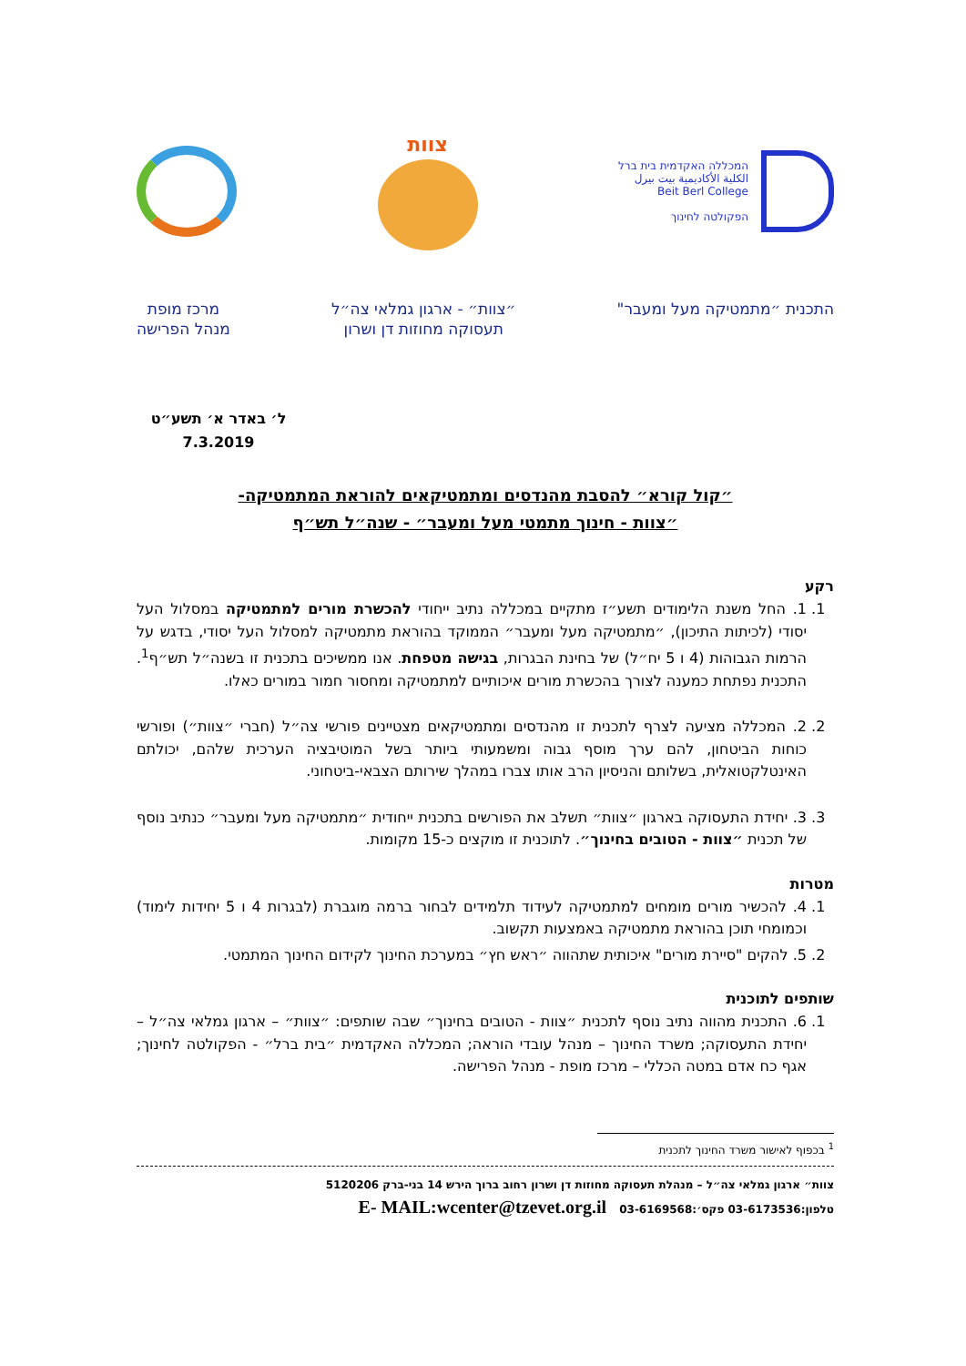המכללה האקדמית בית ברל
الكلية الأكاديمية بيت بيرل
Beit Berl College
הפקולטה לחינוך
צוות
התכנית ״מתמטיקה מעל ומעבר" ״צוות״ - ארגון גמלאי צה״ל
תעסוקה מחוזות דן ושרון
מרכז מופת
מנהל הפרישה
ל׳ באדר א׳ תשע״ט
7.3.2019
״קול קורא״ להסבת מהנדסים ומתמטיקאים להוראת המתמטיקה-
״צוות - חינוך מתמטי מעל ומעבר״ - שנה״ל תש״ף
רקע
1. 1. החל משנת הלימודים תשע״ז מתקיים במכללה נתיב ייחודי להכשרת מורים למתמטיקה במסלול העל יסודי (לכיתות התיכון), ״מתמטיקה מעל ומעבר״ הממוקד בהוראת מתמטיקה למסלול העל יסודי, בדגש על הרמות הגבוהות (4 ו 5 יח״ל) של בחינת הבגרות, בגישה מטפחת. אנו ממשיכים בתכנית זו בשנה״ל תש״ף<sup>1</sup>. התכנית נפתחת כמענה לצורך בהכשרת מורים איכותיים למתמטיקה ומחסור חמור במורים כאלו.
2. 2. המכללה מציעה לצרף לתכנית זו מהנדסים ומתמטיקאים מצטיינים פורשי צה״ל (חברי ״צוות״) ופורשי כוחות הביטחון, להם ערך מוסף גבוה ומשמעותי ביותר בשל המוטיבציה הערכית שלהם, יכולתם האינטלקטואלית, בשלותם והניסיון הרב אותו צברו במהלך שירותם הצבאי-ביטחוני.
3. 3. יחידת התעסוקה בארגון ״צוות״ תשלב את הפורשים בתכנית ייחודית ״מתמטיקה מעל ומעבר״ כנתיב נוסף של תכנית ״צוות - הטובים בחינוך״. לתוכנית זו מוקצים כ-15 מקומות.
מטרות
1. 4. להכשיר מורים מומחים למתמטיקה לעידוד תלמידים לבחור ברמה מוגברת (לבגרות 4 ו 5 יחידות לימוד) וכמומחי תוכן בהוראת מתמטיקה באמצעות תקשוב.
2. 5. להקים "סיירת מורים" איכותית שתהווה ״ראש חץ״ במערכת החינוך לקידום החינוך המתמטי.
שותפים לתוכנית
1. 6. התכנית מהווה נתיב נוסף לתכנית ״צוות - הטובים בחינוך״ שבה שותפים: ״צוות״ – ארגון גמלאי צה״ל – יחידת התעסוקה; משרד החינוך – מנהל עובדי הוראה; המכללה האקדמית ״בית ברל״ - הפקולטה לחינוך; אגף כח אדם במטה הכללי – מרכז מופת - מנהל הפרישה.
<sup>1</sup> בכפוף לאישור משרד החינוך לתכנית
צוות״ ארגון גמלאי צה״ל – מנהלת תעסוקה מחוזות דן ושרון רחוב ברוך הירש 14 בני-ברק 5120206
טלפון:03-6173536 פקס׳:03-6169568 E- MAIL:wcenter@tzevet.org.il